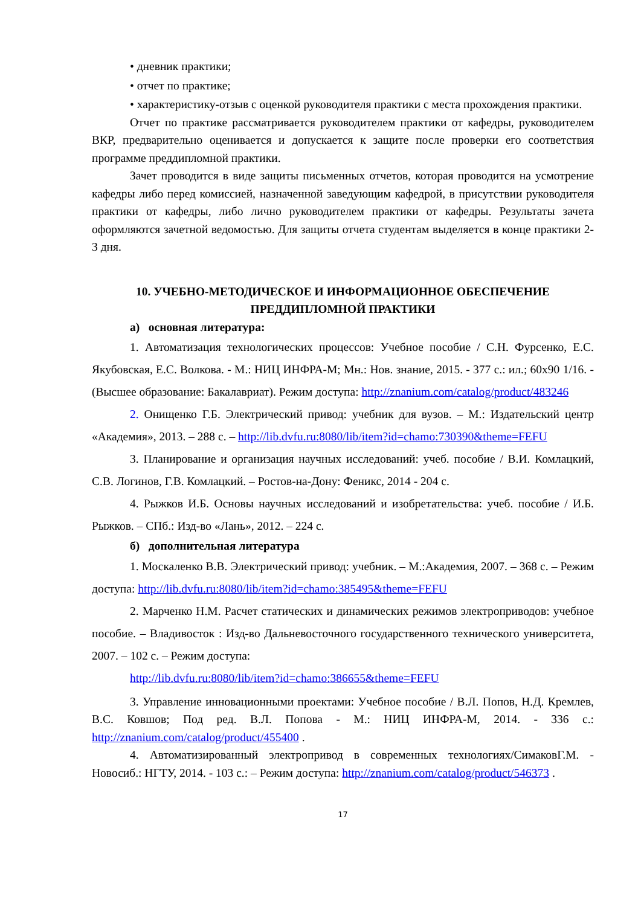• дневник практики;
• отчет по практике;
• характеристику-отзыв с оценкой руководителя практики с места прохождения практики.
Отчет по практике рассматривается руководителем практики от кафедры, руководителем ВКР, предварительно оценивается и допускается к защите после проверки его соответствия программе преддипломной практики.
Зачет проводится в виде защиты письменных отчетов, которая проводится на усмотрение кафедры либо перед комиссией, назначенной заведующим кафедрой, в присутствии руководителя практики от кафедры, либо лично руководителем практики от кафедры. Результаты зачета оформляются зачетной ведомостью. Для защиты отчета студентам выделяется в конце практики 2-3 дня.
10. УЧЕБНО-МЕТОДИЧЕСКОЕ И ИНФОРМАЦИОННОЕ ОБЕСПЕЧЕНИЕ ПРЕДДИПЛОМНОЙ ПРАКТИКИ
а) основная литература:
1. Автоматизация технологических процессов: Учебное пособие / С.Н. Фурсенко, Е.С. Якубовская, Е.С. Волкова. - М.: НИЦ ИНФРА-М; Мн.: Нов. знание, 2015. - 377 с.: ил.; 60x90 1/16. - (Высшее образование: Бакалавриат). Режим доступа: http://znanium.com/catalog/product/483246
2. Онищенко Г.Б. Электрический привод: учебник для вузов. – М.: Издательский центр «Академия», 2013. – 288 с. – http://lib.dvfu.ru:8080/lib/item?id=chamo:730390&theme=FEFU
3. Планирование и организация научных исследований: учеб. пособие / В.И. Комлацкий, С.В. Логинов, Г.В. Комлацкий. – Ростов-на-Дону: Феникс, 2014 - 204 с.
4. Рыжков И.Б. Основы научных исследований и изобретательства: учеб. пособие / И.Б. Рыжков. – СПб.: Изд-во «Лань», 2012. – 224 с.
б) дополнительная литература
1. Москаленко В.В. Электрический привод: учебник. – М.:Академия, 2007. – 368 с. – Режим доступа: http://lib.dvfu.ru:8080/lib/item?id=chamo:385495&theme=FEFU
2. Марченко Н.М. Расчет статических и динамических режимов электроприводов: учебное пособие. – Владивосток : Изд-во Дальневосточного государственного технического университета, 2007. – 102 с. – Режим доступа:
http://lib.dvfu.ru:8080/lib/item?id=chamo:386655&theme=FEFU
3. Управление инновационными проектами: Учебное пособие / В.Л. Попов, Н.Д. Кремлев, В.С. Ковшов; Под ред. В.Л. Попова - М.: НИЦ ИНФРА-М, 2014. - 336 с.: http://znanium.com/catalog/product/455400 .
4. Автоматизированный электропривод в современных технологиях/СимаковГ.М. - Новосиб.: НГТУ, 2014. - 103 с.: – Режим доступа: http://znanium.com/catalog/product/546373 .
17